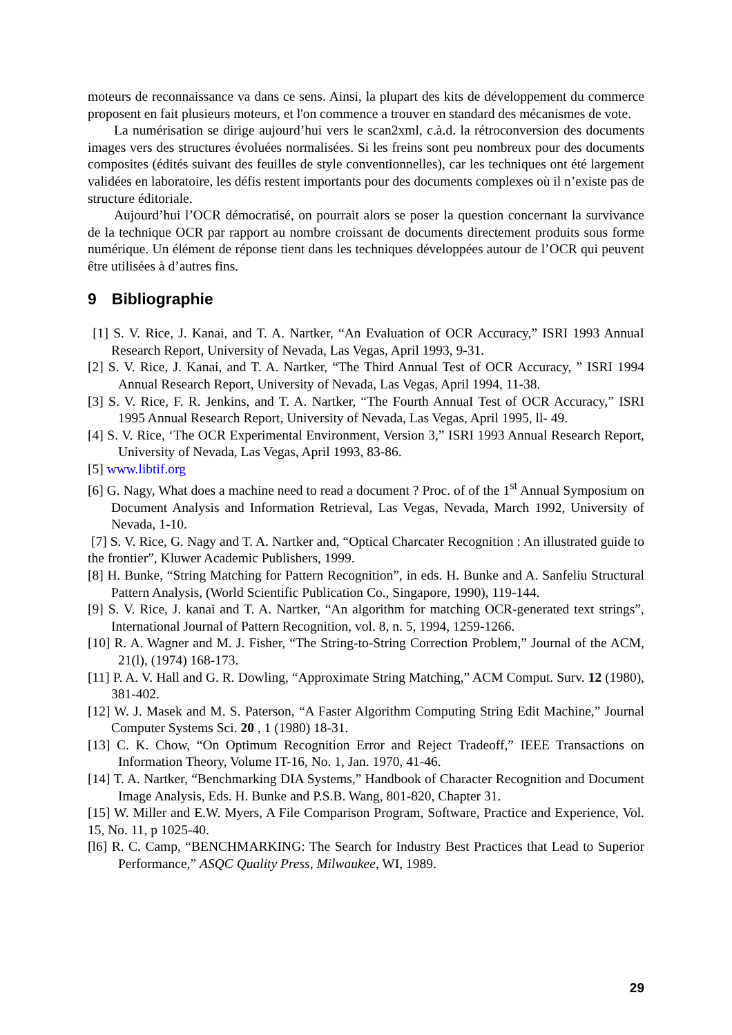moteurs de reconnaissance va dans ce sens. Ainsi, la plupart des kits de développement du commerce proposent en fait plusieurs moteurs, et l'on commence a trouver en standard des mécanismes de vote.
La numérisation se dirige aujourd’hui vers le scan2xml, c.à.d. la rétroconversion des documents images vers des structures évoluées normalisées. Si les freins sont peu nombreux pour des documents composites (édités suivant des feuilles de style conventionnelles), car les techniques ont été largement validées en laboratoire, les défis restent importants pour des documents complexes où il n’existe pas de structure éditoriale.
Aujourd’hui l’OCR démocratisé, on pourrait alors se poser la question concernant la survivance de la technique OCR par rapport au nombre croissant de documents directement produits sous forme numérique. Un élément de réponse tient dans les techniques développées autour de l’OCR qui peuvent être utilisées à d’autres fins.
9 Bibliographie
[1] S. V. Rice, J. Kanai, and T. A. Nartker, “An Evaluation of OCR Accuracy,” ISRI 1993 AnnuaI Research Report, University of Nevada, Las Vegas, April 1993, 9-31.
[2] S. V. Rice, J. Kanai, and T. A. Nartker, “The Third Annual Test of OCR Accuracy, ” ISRI 1994 Annual Research Report, University of Nevada, Las Vegas, April 1994, 11-38.
[3] S. V. Rice, F. R. Jenkins, and T. A. Nartker, “The Fourth AnnuaI Test of OCR Accuracy,” ISRI 1995 Annual Research Report, University of Nevada, Las Vegas, April 1995, ll- 49.
[4] S. V. Rice, ‘The OCR Experimental Environment, Version 3,” ISRI 1993 Annual Research Report, University of Nevada, Las Vegas, April 1993, 83-86.
[5] www.libtif.org
[6] G. Nagy, What does a machine need to read a document ? Proc. of of the 1<sup>st</sup> Annual Symposium on Document Analysis and Information Retrieval, Las Vegas, Nevada, March 1992, University of Nevada, 1-10.
[7] S. V. Rice, G. Nagy and T. A. Nartker and, “Optical Charcater Recognition : An illustrated guide to the frontier”, Kluwer Academic Publishers, 1999.
[8] H. Bunke, “String Matching for Pattern Recognition”, in eds. H. Bunke and A. Sanfeliu Structural Pattern Analysis, (World Scientific Publication Co., Singapore, 1990), 119-144.
[9] S. V. Rice, J. kanai and T. A. Nartker, “An algorithm for matching OCR-generated text strings”, International Journal of Pattern Recognition, vol. 8, n. 5, 1994, 1259-1266.
[10] R. A. Wagner and M. J. Fisher, “The String-to-String Correction Problem,” Journal of the ACM, 21(l), (1974) 168-173.
[11] P. A. V. Hall and G. R. Dowling, “Approximate String Matching,” ACM Comput. Surv. 12 (1980), 381-402.
[12] W. J. Masek and M. S. Paterson, “A Faster Algorithm Computing String Edit Machine,” Journal Computer Systems Sci. 20 , 1 (1980) 18-31.
[13] C. K. Chow, “On Optimum Recognition Error and Reject Tradeoff,” IEEE Transactions on Information Theory, Volume IT-16, No. 1, Jan. 1970, 41-46.
[14] T. A. Nartker, “Benchmarking DIA Systems,” Handbook of Character Recognition and Document Image Analysis, Eds. H. Bunke and P.S.B. Wang, 801-820, Chapter 31.
[15] W. Miller and E.W. Myers, A File Comparison Program, Software, Practice and Experience, Vol. 15, No. 11, p 1025-40.
[l6] R. C. Camp, “BENCHMARKING: The Search for Industry Best Practices that Lead to Superior Performance,” ASQC Quality Press, Milwaukee, WI, 1989.
29